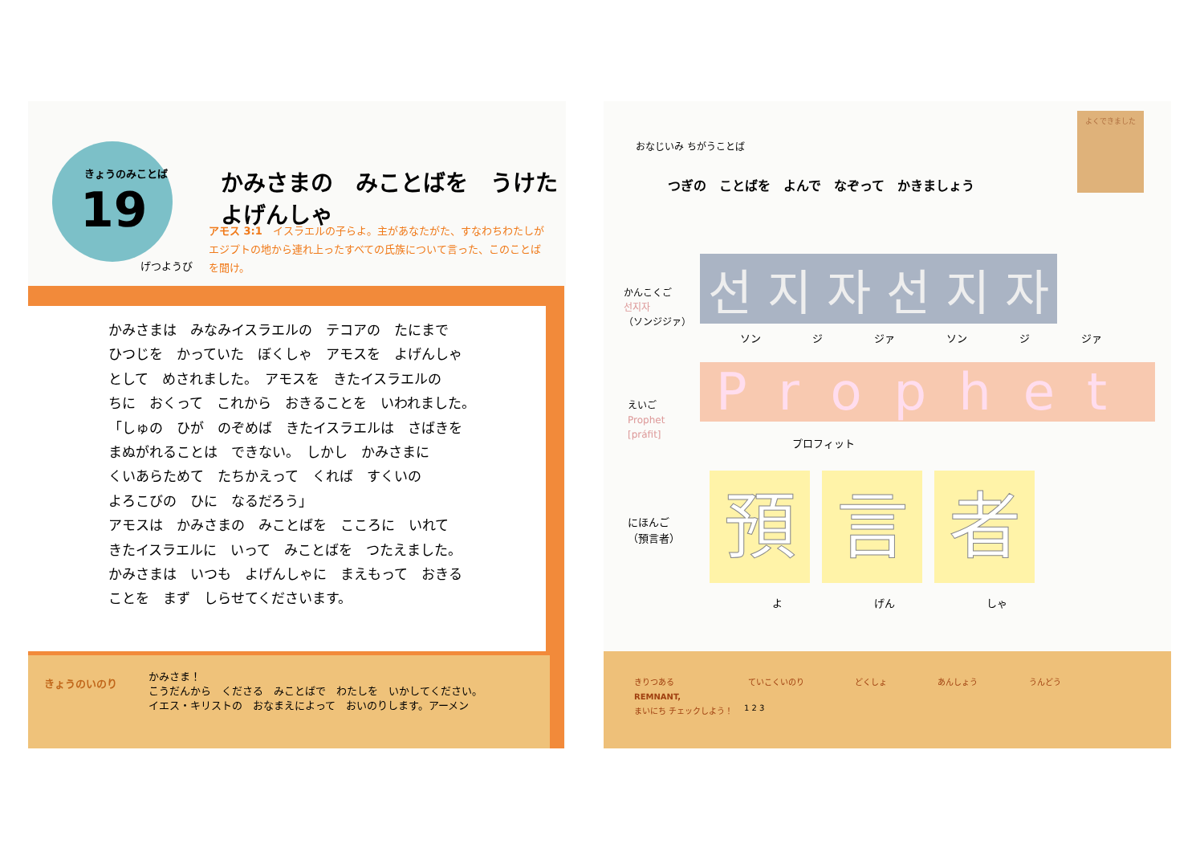きょうのみことば
19
げつようび
かみさまの　みことばを　うけた　よげんしゃ
アモス 3:1　イスラエルの子らよ。主があなたがた、すなわちわたしがエジプトの地から連れ上ったすべての氏族について言った、このことばを聞け。
かみさまは　みなみイスラエルの　テコアの　たにまで
ひつじを　かっていた　ぼくしゃ　アモスを　よげんしゃ
として　めされました。　アモスを　きたイスラエルの
ちに　おくって　これから　おきることを　いわれました。
「しゅの　ひが　のぞめば　きたイスラエルは　さばきを
まぬがれることは　できない。　しかし　かみさまに
くいあらためて　たちかえって　くれば　すくいの
よろこびの　ひに　なるだろう」
アモスは　かみさまの　みことばを　こころに　いれて
きたイスラエルに　いって　みことばを　つたえました。
かみさまは　いつも　よげんしゃに　まえもって　おきる
ことを　まず　しらせてくださいます。
きょうのいのり
かみさま！
こうだんから　くださる　みことばで　わたしを　いかしてください。
イエス・キリストの　おなまえによって　おいのりします。アーメン
おなじいみ ちがうことば
よくできました
つぎの　ことばを　よんで　なぞって　かきましょう
かんこくご
선지자
（ソンジジァ）
선 지 자 선 지 자
ソン ジ ジァ ソン ジ ジァ
えいご
Prophet
[práfit]
Prophet
プロフィット
にほんご
（預言者）
預言 者
よ げん しゃ
きりつある
REMNANT,
まいにち チェックしよう！
ていこくいのり どくしょ あんしょう うんどう
1 2 3